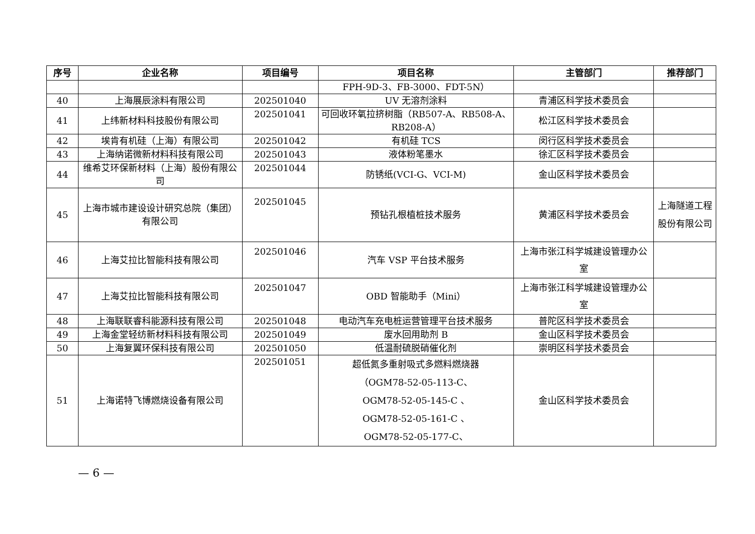| 序号 | 企业名称 | 项目编号 | 项目名称 | 主管部门 | 推荐部门 |
| --- | --- | --- | --- | --- | --- |
| | | | FPH-9D-3、FB-3000、FDT-5N） | | |
| 40 | 上海展辰涂料有限公司 | 202501040 | UV 无溶剂涂料 | 青浦区科学技术委员会 | |
| 41 | 上纬新材料科技股份有限公司 | 202501041 | 可回收环氧拉挤树脂（RB507-A、RB508-A、RB208-A） | 松江区科学技术委员会 | |
| 42 | 埃肯有机硅（上海）有限公司 | 202501042 | 有机硅 TCS | 闵行区科学技术委员会 | |
| 43 | 上海纳诺微新材料科技有限公司 | 202501043 | 液体粉笔墨水 | 徐汇区科学技术委员会 | |
| 44 | 维希艾环保新材料（上海）股份有限公司 | 202501044 | 防锈纸(VCI-G、VCI-M) | 金山区科学技术委员会 | |
| 45 | 上海市城市建设设计研究总院（集团）有限公司 | 202501045 | 预钻孔根植桩技术服务 | 黄浦区科学技术委员会 | 上海隧道工程股份有限公司 |
| 46 | 上海艾拉比智能科技有限公司 | 202501046 | 汽车 VSP 平台技术服务 | 上海市张江科学城建设管理办公室 | |
| 47 | 上海艾拉比智能科技有限公司 | 202501047 | OBD 智能助手（Mini） | 上海市张江科学城建设管理办公室 | |
| 48 | 上海联联睿科能源科技有限公司 | 202501048 | 电动汽车充电桩运营管理平台技术服务 | 普陀区科学技术委员会 | |
| 49 | 上海金堂轻纺新材料科技有限公司 | 202501049 | 废水回用助剂 B | 金山区科学技术委员会 | |
| 50 | 上海复翼环保科技有限公司 | 202501050 | 低温耐硫脱硝催化剂 | 崇明区科学技术委员会 | |
| 51 | 上海诺特飞博燃烧设备有限公司 | 202501051 | 超低氮多重射吸式多燃料燃烧器 （OGM78-52-05-113-C、 OGM78-52-05-145-C 、 OGM78-52-05-161-C 、 OGM78-52-05-177-C、 | 金山区科学技术委员会 | |
— 6 —